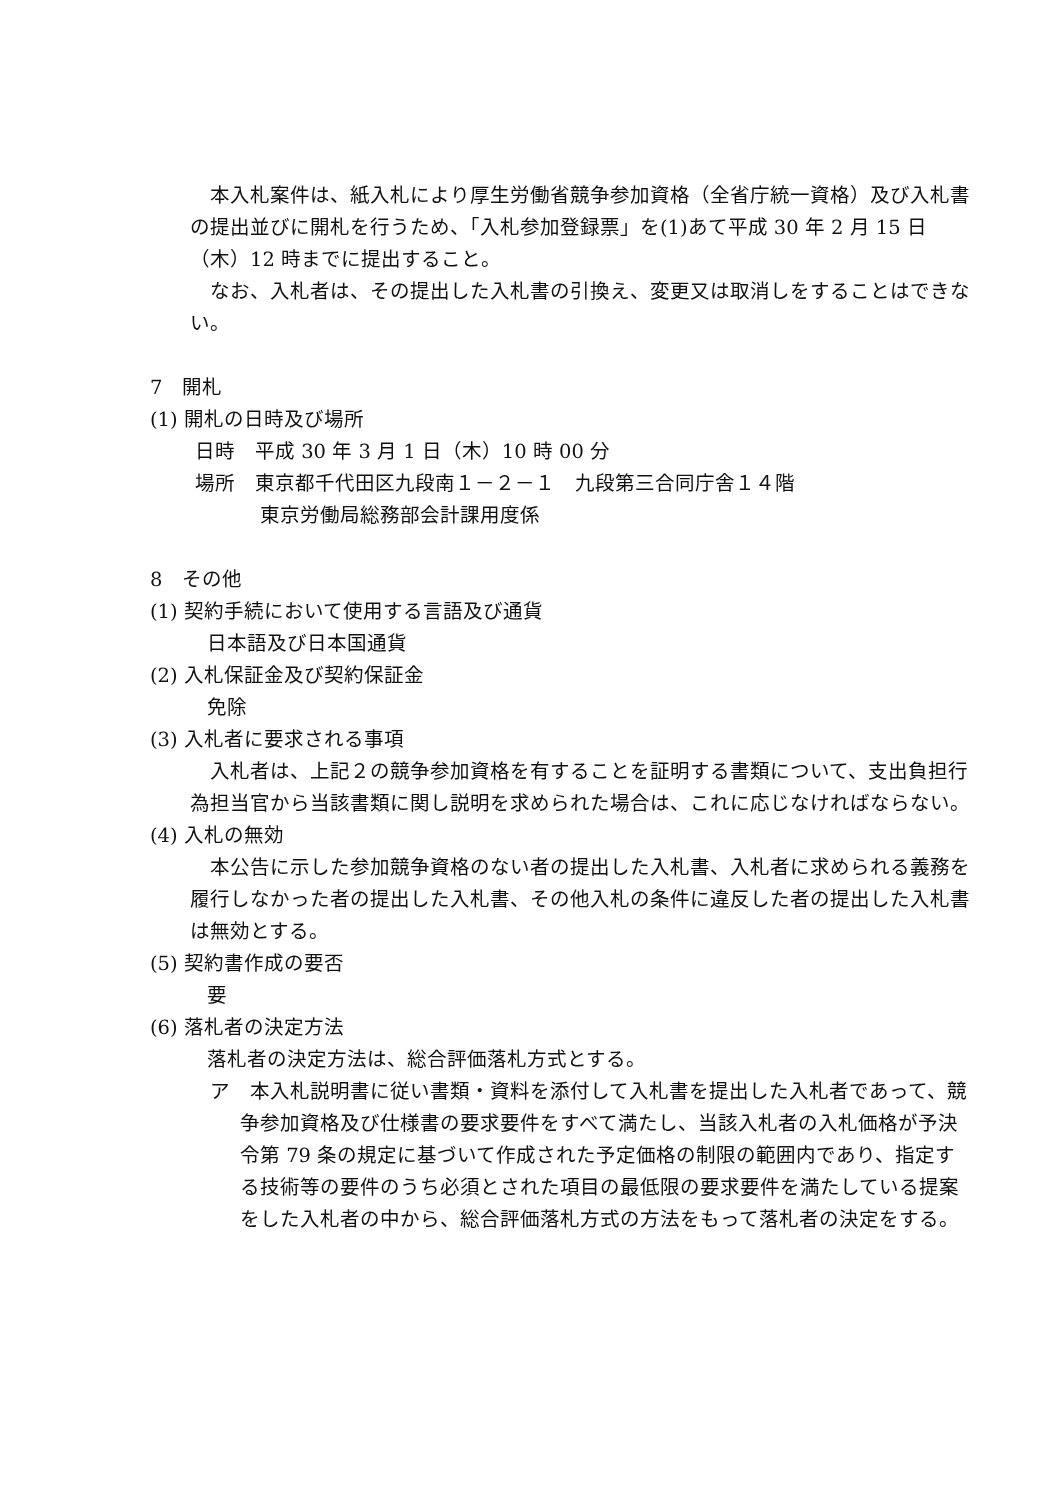本入札案件は、紙入札により厚生労働省競争参加資格（全省庁統一資格）及び入札書の提出並びに開札を行うため、「入札参加登録票」を(1)あて平成 30 年 2 月 15 日（木）12 時までに提出すること。
　なお、入札者は、その提出した入札書の引換え、変更又は取消しをすることはできない。
7　開札
(1) 開札の日時及び場所
日時　平成 30 年 3 月 1 日（木）10 時 00 分
場所　東京都千代田区九段南１－２－１　九段第三合同庁舎１４階
東京労働局総務部会計課用度係
8　その他
(1) 契約手続において使用する言語及び通貨
日本語及び日本国通貨
(2) 入札保証金及び契約保証金
免除
(3) 入札者に要求される事項
　入札者は、上記２の競争参加資格を有することを証明する書類について、支出負担行為担当官から当該書類に関し説明を求められた場合は、これに応じなければならない。
(4) 入札の無効
　本公告に示した参加競争資格のない者の提出した入札書、入札者に求められる義務を履行しなかった者の提出した入札書、その他入札の条件に違反した者の提出した入札書は無効とする。
(5) 契約書作成の要否
要
(6) 落札者の決定方法
落札者の決定方法は、総合評価落札方式とする。
ア　本入札説明書に従い書類・資料を添付して入札書を提出した入札者であって、競争参加資格及び仕様書の要求要件をすべて満たし、当該入札者の入札価格が予決令第 79 条の規定に基づいて作成された予定価格の制限の範囲内であり、指定する技術等の要件のうち必須とされた項目の最低限の要求要件を満たしている提案をした入札者の中から、総合評価落札方式の方法をもって落札者の決定をする。